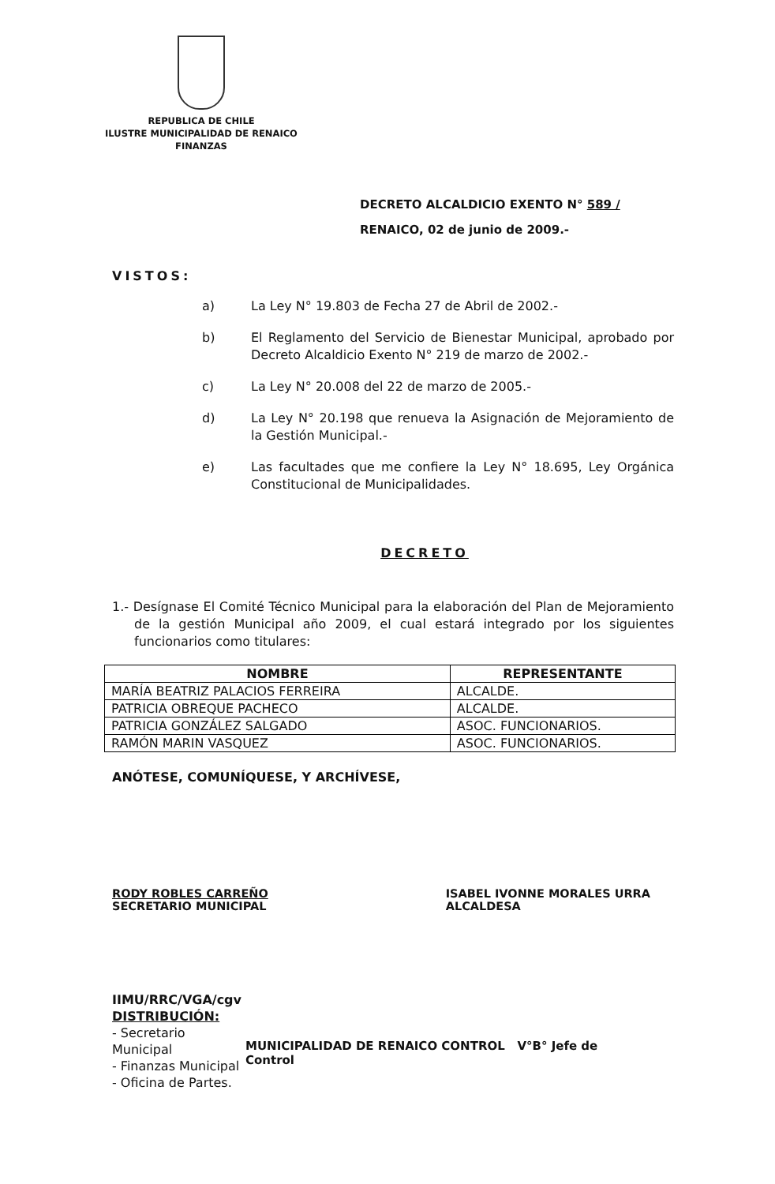REPUBLICA DE CHILE
ILUSTRE MUNICIPALIDAD DE RENAICO
FINANZAS
DECRETO ALCALDICIO EXENTO N° 589 /
RENAICO, 02 de junio de 2009.-
VISTOS:
a) La Ley N° 19.803 de Fecha 27 de Abril de 2002.-
b) El Reglamento del Servicio de Bienestar Municipal, aprobado por Decreto Alcaldicio Exento N° 219 de marzo de 2002.-
c) La Ley N° 20.008 del 22 de marzo de 2005.-
d) La Ley N° 20.198 que renueva la Asignación de Mejoramiento de la Gestión Municipal.-
e) Las facultades que me confiere la Ley N° 18.695, Ley Orgánica Constitucional de Municipalidades.
DECRETO
1.- Desígnase El Comité Técnico Municipal para la elaboración del Plan de Mejoramiento de la gestión Municipal año 2009, el cual estará integrado por los siguientes funcionarios como titulares:
| NOMBRE | REPRESENTANTE |
| --- | --- |
| MARÍA BEATRIZ PALACIOS FERREIRA | ALCALDE. |
| PATRICIA OBREQUE PACHECO | ALCALDE. |
| PATRICIA GONZÁLEZ SALGADO | ASOC. FUNCIONARIOS. |
| RAMÓN MARIN VASQUEZ | ASOC. FUNCIONARIOS. |
ANÓTESE, COMUNÍQUESE, Y ARCHÍVESE,
RODY ROBLES CARREÑO
SECRETARIO MUNICIPAL
ISABEL IVONNE MORALES URRA
ALCALDESA
IIMU/RRC/VGA/cgv
DISTRIBUCIÓN:
- Secretario Municipal
- Finanzas Municipal
- Oficina de Partes.
MUNICIPALIDAD DE RENAICO CONTROL V°B° Jefe de Control